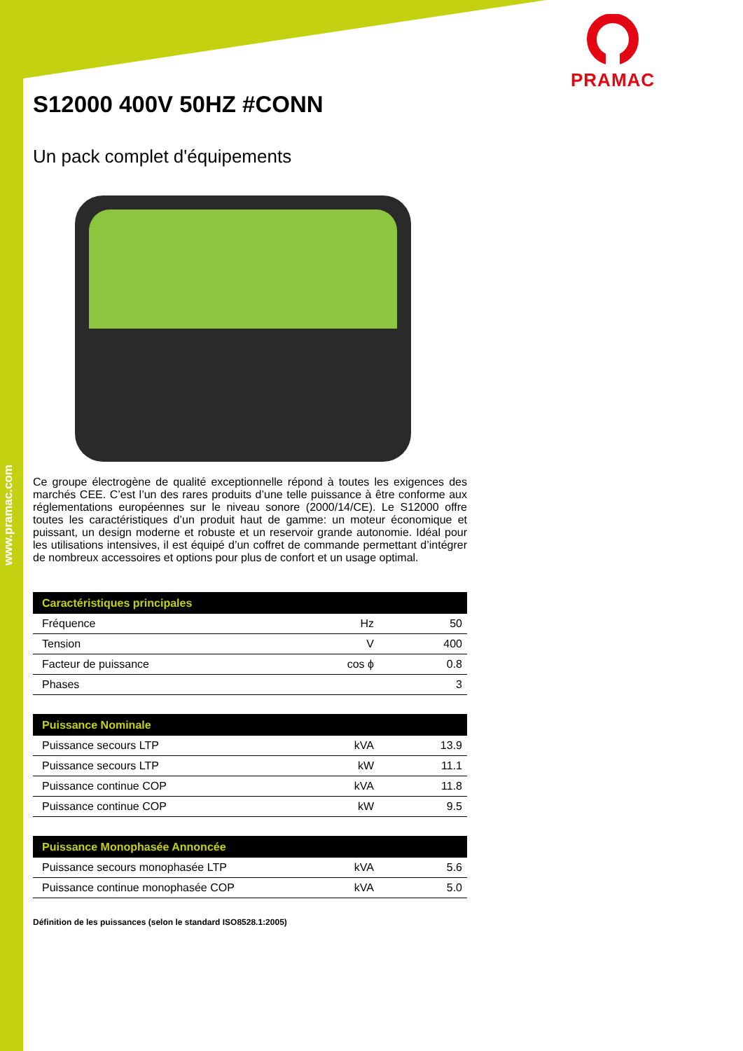www.pramac.com
PRAMAC
S12000 400V 50HZ #CONN
Un pack complet d'équipements
Ce groupe électrogène de qualité exceptionnelle répond à toutes les exigences des marchés CEE. C’est l’un des rares produits d’une telle puissance à être conforme aux réglementations européennes sur le niveau sonore (2000/14/CE). Le S12000 offre toutes les caractéristiques d’un produit haut de gamme: un moteur économique et puissant, un design moderne et robuste et un reservoir grande autonomie. Idéal pour les utilisations intensives, il est équipé d’un coffret de commande permettant d’intégrer de nombreux accessoires et options pour plus de confort et un usage optimal.
| Caractéristiques principales | | |
| --- | --- | --- |
| Fréquence | Hz | 50 |
| Tension | V | 400 |
| Facteur de puissance | cos ϕ | 0.8 |
| Phases | | 3 |
| Puissance Nominale | | |
| --- | --- | --- |
| Puissance secours LTP | kVA | 13.9 |
| Puissance secours LTP | kW | 11.1 |
| Puissance continue COP | kVA | 11.8 |
| Puissance continue COP | kW | 9.5 |
| Puissance Monophasée Annoncée | | |
| --- | --- | --- |
| Puissance secours monophasée LTP | kVA | 5.6 |
| Puissance continue monophasée COP | kVA | 5.0 |
Définition de les puissances (selon le standard ISO8528.1:2005)